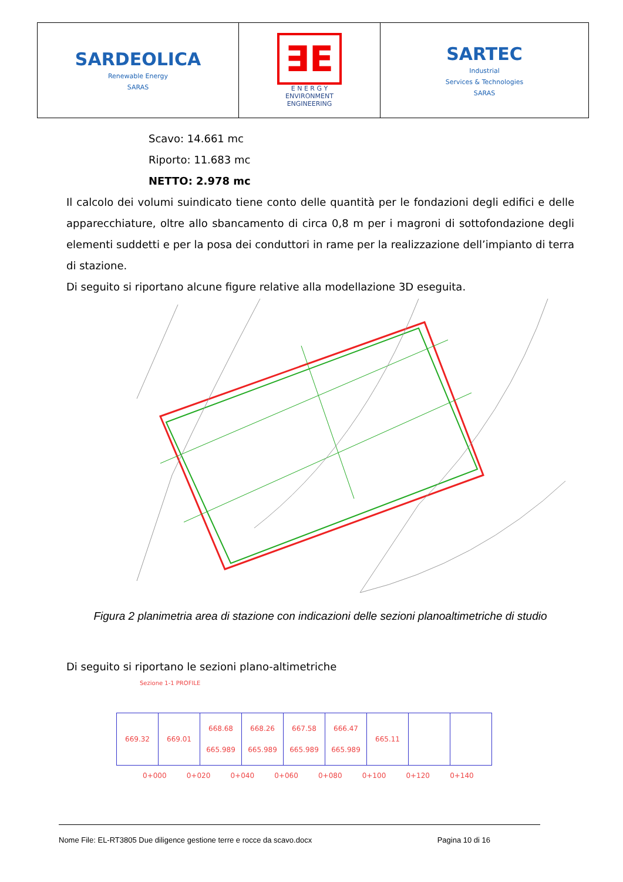| SARDEOLICA Renewable Energy SARAS | ∃E E N E R G Y ENVIRONMENT ENGINEERING | SARTEC Industrial Services & Technologies SARAS |
Scavo: 14.661 mc
Riporto: 11.683 mc
NETTO: 2.978 mc
Il calcolo dei volumi suindicato tiene conto delle quantità per le fondazioni degli edifici e delle apparecchiature, oltre allo sbancamento di circa 0,8 m per i magroni di sottofondazione degli elementi suddetti e per la posa dei conduttori in rame per la realizzazione dell’impianto di terra di stazione.
Di seguito si riportano alcune figure relative alla modellazione 3D eseguita.
Figura 2 planimetria area di stazione con indicazioni delle sezioni planoaltimetriche di studio
Di seguito si riportano le sezioni plano-altimetriche
Sezione 1-1 PROFILE
| 669.32 | 669.01 | 668.68 665.989 | 668.26 665.989 | 667.58 665.989 | 666.47 665.989 | 665.11 | | |
0+000 0+020 0+040 0+060 0+080 0+100 0+120 0+140
Nome File: EL-RT3805 Due diligence gestione terre e rocce da scavo.docx Pagina 10 di 16